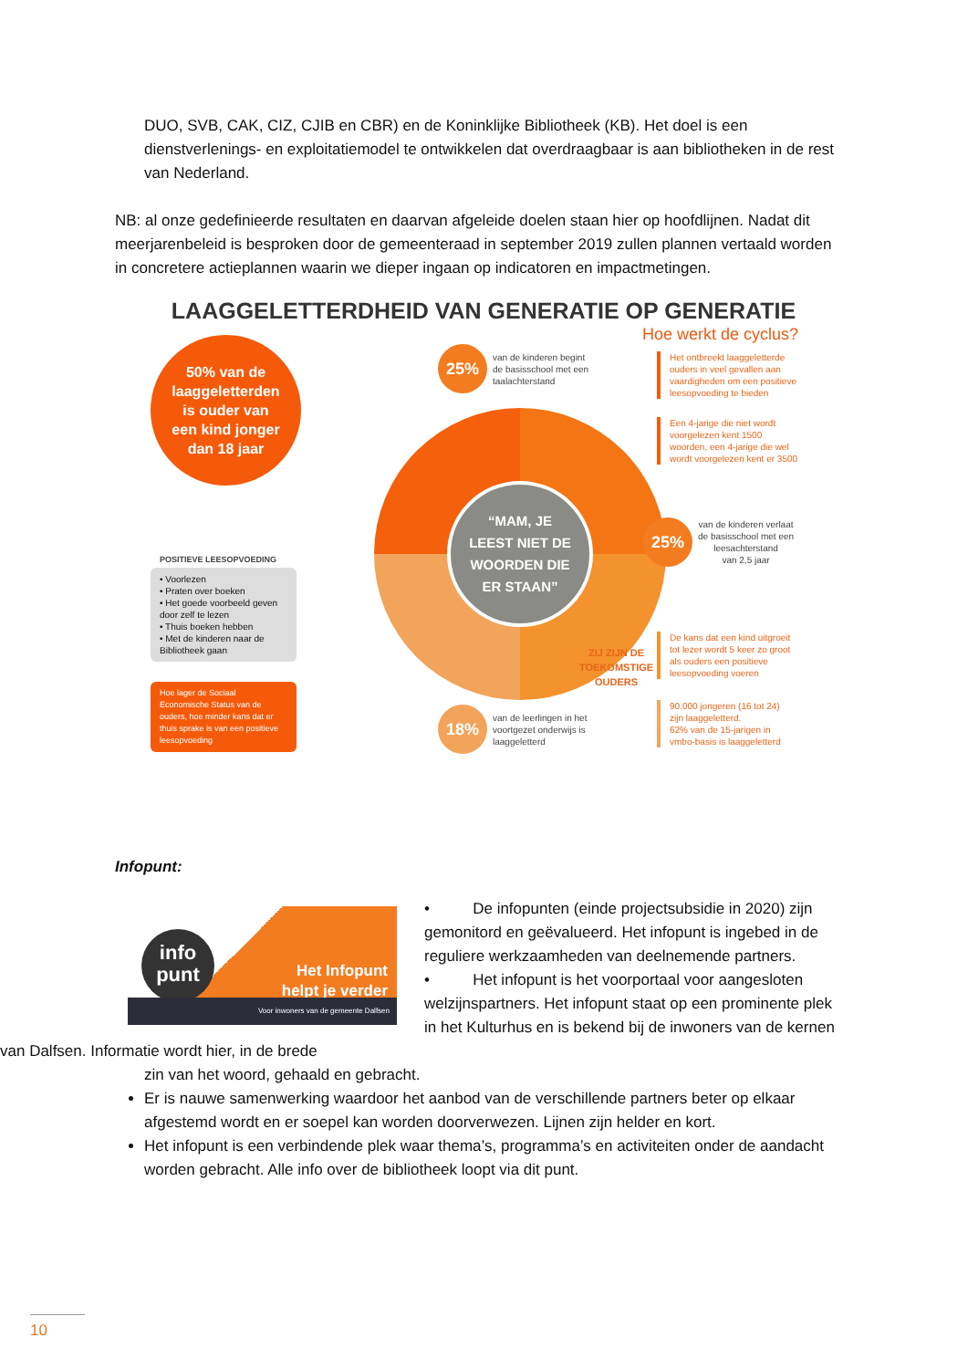DUO, SVB, CAK, CIZ, CJIB en CBR) en de Koninklijke Bibliotheek (KB). Het doel is een dienstverlenings- en exploitatiemodel te ontwikkelen dat overdraagbaar is aan bibliotheken in de rest van Nederland.
NB: al onze gedefinieerde resultaten en daarvan afgeleide doelen staan hier op hoofdlijnen. Nadat dit meerjarenbeleid is besproken door de gemeenteraad in september 2019 zullen plannen vertaald worden in concretere actieplannen waarin we dieper ingaan op indicatoren en impactmetingen.
LAAGGELETTERDHEID VAN GENERATIE OP GENERATIE
Hoe werkt de cyclus?
50% van de
laaggeletterden
is ouder van
een kind jonger
dan 18 jaar
25% van de kinderen begint
de basisschool met een
taalachterstand
Het ontbreekt laaggeletterde
ouders in veel gevallen aan
vaardigheden om een positieve
leesopvoeding te bieden
Een 4-jarige die niet wordt
voorgelezen kent 1500
woorden, een 4-jarige die wel
wordt voorgelezen kent er 3500
“MAM, JE
LEEST NIET DE
WOORDEN DIE
ER STAAN”
25% van de kinderen verlaat
de basisschool met een
leesachterstand
van 2,5 jaar
POSITIEVE LEESOPVOEDING
• Voorlezen
• Praten over boeken
• Het goede voorbeeld geven door zelf te lezen
• Thuis boeken hebben
• Met de kinderen naar de Bibliotheek gaan
Hoe lager de Sociaal Economische Status van de ouders, hoe minder kans dat er thuis sprake is van een positieve leesopvoeding
ZIJ ZIJN DE
TOEKOMSTIGE
OUDERS
De kans dat een kind uitgroeit
tot lezer wordt 5 keer zo groot
als ouders een positieve
leesopvoeding voeren
90.000 jongeren (16 tot 24)
zijn laaggeletterd.
62% van de 15-jarigen in
vmbo-basis is laaggeletterd
18% van de leerlingen in het
voortgezet onderwijs is
laaggeletterd
Infopunt:
info
punt
Het Infopunt
helpt je verder
Voor inwoners van de gemeente Dalfsen
• De infopunten (einde projectsubsidie in 2020) zijn gemonitord en geëvalueerd. Het infopunt is ingebed in de reguliere werkzaamheden van deelnemende partners.
• Het infopunt is het voorportaal voor aangesloten welzijnspartners. Het infopunt staat op een prominente plek in het Kulturhus en is bekend bij de inwoners van de kernen van Dalfsen. Informatie wordt hier, in de brede
zin van het woord, gehaald en gebracht.
Er is nauwe samenwerking waardoor het aanbod van de verschillende partners beter op elkaar afgestemd wordt en er soepel kan worden doorverwezen. Lijnen zijn helder en kort.
Het infopunt is een verbindende plek waar thema’s, programma’s en activiteiten onder de aandacht worden gebracht. Alle info over de bibliotheek loopt via dit punt.
10